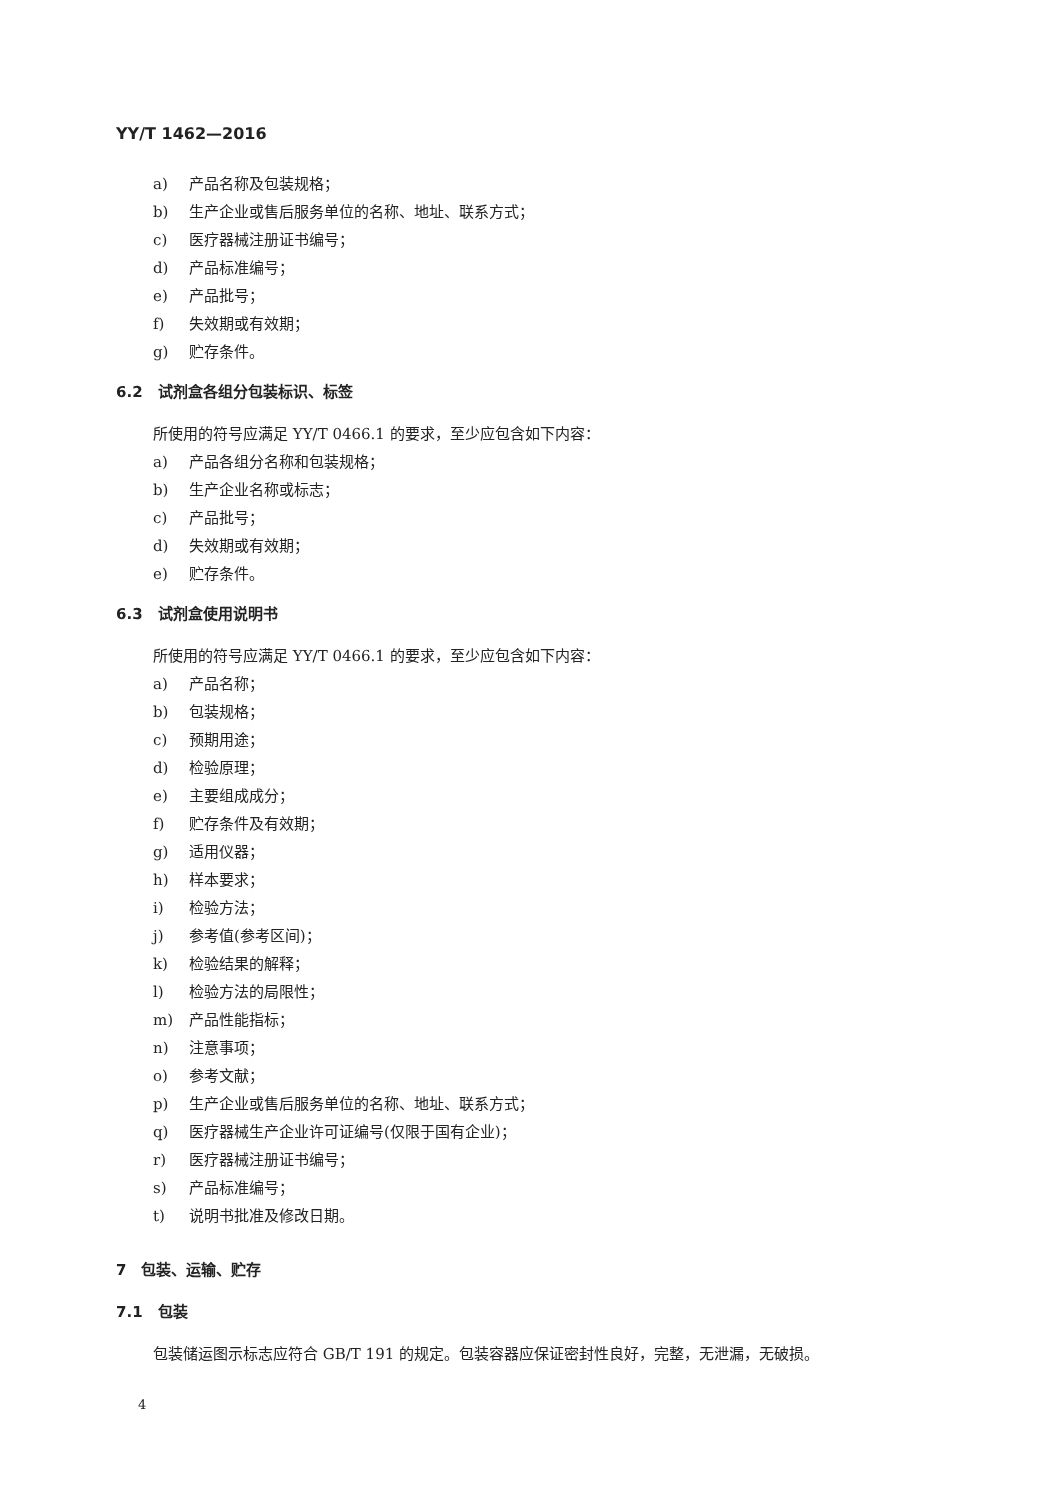YY/T 1462—2016
a) 产品名称及包装规格；
b) 生产企业或售后服务单位的名称、地址、联系方式；
c) 医疗器械注册证书编号；
d) 产品标准编号；
e) 产品批号；
f) 失效期或有效期；
g) 贮存条件。
6.2　试剂盒各组分包装标识、标签
所使用的符号应满足 YY/T 0466.1 的要求，至少应包含如下内容：
a) 产品各组分名称和包装规格；
b) 生产企业名称或标志；
c) 产品批号；
d) 失效期或有效期；
e) 贮存条件。
6.3　试剂盒使用说明书
所使用的符号应满足 YY/T 0466.1 的要求，至少应包含如下内容：
a) 产品名称；
b) 包装规格；
c) 预期用途；
d) 检验原理；
e) 主要组成成分；
f) 贮存条件及有效期；
g) 适用仪器；
h) 样本要求；
i) 检验方法；
j) 参考值(参考区间)；
k) 检验结果的解释；
l) 检验方法的局限性；
m) 产品性能指标；
n) 注意事项；
o) 参考文献；
p) 生产企业或售后服务单位的名称、地址、联系方式；
q) 医疗器械生产企业许可证编号(仅限于国有企业)；
r) 医疗器械注册证书编号；
s) 产品标准编号；
t) 说明书批准及修改日期。
7　包装、运输、贮存
7.1　包装
包装储运图示标志应符合 GB/T 191 的规定。包装容器应保证密封性良好，完整，无泄漏，无破损。
4